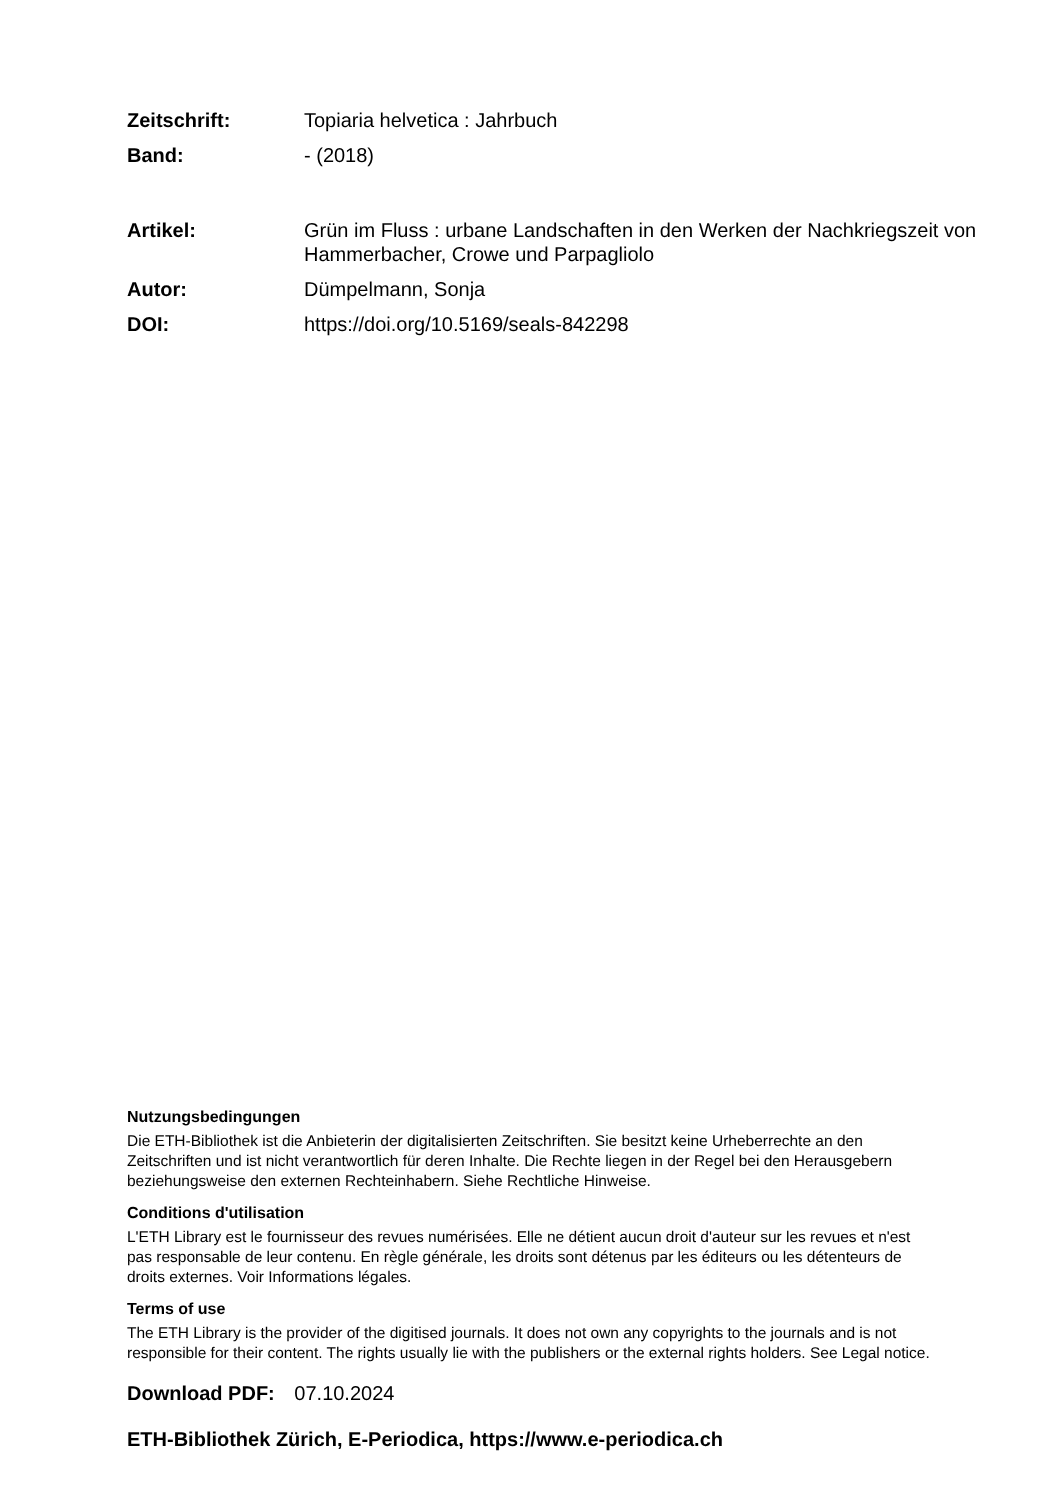Zeitschrift: Topiaria helvetica : Jahrbuch
Band: - (2018)
Artikel: Grün im Fluss : urbane Landschaften in den Werken der Nachkriegszeit von Hammerbacher, Crowe und Parpagliolo
Autor: Dümpelmann, Sonja
DOI: https://doi.org/10.5169/seals-842298
Nutzungsbedingungen
Die ETH-Bibliothek ist die Anbieterin der digitalisierten Zeitschriften. Sie besitzt keine Urheberrechte an den Zeitschriften und ist nicht verantwortlich für deren Inhalte. Die Rechte liegen in der Regel bei den Herausgebern beziehungsweise den externen Rechteinhabern. Siehe Rechtliche Hinweise.
Conditions d'utilisation
L'ETH Library est le fournisseur des revues numérisées. Elle ne détient aucun droit d'auteur sur les revues et n'est pas responsable de leur contenu. En règle générale, les droits sont détenus par les éditeurs ou les détenteurs de droits externes. Voir Informations légales.
Terms of use
The ETH Library is the provider of the digitised journals. It does not own any copyrights to the journals and is not responsible for their content. The rights usually lie with the publishers or the external rights holders. See Legal notice.
Download PDF: 07.10.2024
ETH-Bibliothek Zürich, E-Periodica, https://www.e-periodica.ch